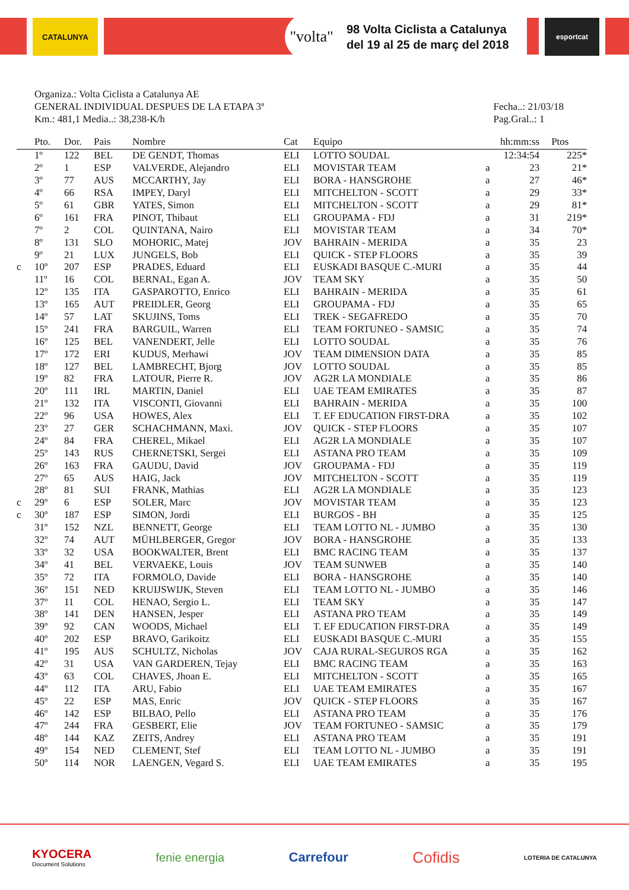CATALUNYA
"volta"
98 Volta Ciclista a Catalunya
del 19 al 25 de març del 2018
esportcat
Organiza.: Volta Ciclista a Catalunya AE
GENERAL INDIVIDUAL DESPUES DE LA ETAPA 3ª
Km.: 481,1 Media..: 38,238-K/h
Fecha..: 21/03/18
Pag.Gral..: 1
| | Pto. | Dor. | Pais | Nombre | Cat | Equipo | | hh:mm:ss | Ptos |
| --- | --- | --- | --- | --- | --- | --- | --- | --- | --- |
| | 1º | 122 | BEL | DE GENDT, Thomas | ELI | LOTTO SOUDAL | | 12:34:54 | 225* |
| | 2º | 1 | ESP | VALVERDE, Alejandro | ELI | MOVISTAR TEAM | a | 23 | 21* |
| | 3º | 77 | AUS | MCCARTHY, Jay | ELI | BORA - HANSGROHE | a | 27 | 46* |
| | 4º | 66 | RSA | IMPEY, Daryl | ELI | MITCHELTON - SCOTT | a | 29 | 33* |
| | 5º | 61 | GBR | YATES, Simon | ELI | MITCHELTON - SCOTT | a | 29 | 81* |
| | 6º | 161 | FRA | PINOT, Thibaut | ELI | GROUPAMA - FDJ | a | 31 | 219* |
| | 7º | 2 | COL | QUINTANA, Nairo | ELI | MOVISTAR TEAM | a | 34 | 70* |
| | 8º | 131 | SLO | MOHORIC, Matej | JOV | BAHRAIN - MERIDA | a | 35 | 23 |
| | 9º | 21 | LUX | JUNGELS, Bob | ELI | QUICK - STEP FLOORS | a | 35 | 39 |
| c | 10º | 207 | ESP | PRADES, Eduard | ELI | EUSKADI BASQUE C.-MURI | a | 35 | 44 |
| | 11º | 16 | COL | BERNAL, Egan A. | JOV | TEAM SKY | a | 35 | 50 |
| | 12º | 135 | ITA | GASPAROTTO, Enrico | ELI | BAHRAIN - MERIDA | a | 35 | 61 |
| | 13º | 165 | AUT | PREIDLER, Georg | ELI | GROUPAMA - FDJ | a | 35 | 65 |
| | 14º | 57 | LAT | SKUJINS, Toms | ELI | TREK - SEGAFREDO | a | 35 | 70 |
| | 15º | 241 | FRA | BARGUIL, Warren | ELI | TEAM FORTUNEO - SAMSIC | a | 35 | 74 |
| | 16º | 125 | BEL | VANENDERT, Jelle | ELI | LOTTO SOUDAL | a | 35 | 76 |
| | 17º | 172 | ERI | KUDUS, Merhawi | JOV | TEAM DIMENSION DATA | a | 35 | 85 |
| | 18º | 127 | BEL | LAMBRECHT, Bjorg | JOV | LOTTO SOUDAL | a | 35 | 85 |
| | 19º | 82 | FRA | LATOUR, Pierre R. | JOV | AG2R LA MONDIALE | a | 35 | 86 |
| | 20º | 111 | IRL | MARTIN, Daniel | ELI | UAE TEAM EMIRATES | a | 35 | 87 |
| | 21º | 132 | ITA | VISCONTI, Giovanni | ELI | BAHRAIN - MERIDA | a | 35 | 100 |
| | 22º | 96 | USA | HOWES, Alex | ELI | T. EF EDUCATION FIRST-DRA | a | 35 | 102 |
| | 23º | 27 | GER | SCHACHMANN, Maxi. | JOV | QUICK - STEP FLOORS | a | 35 | 107 |
| | 24º | 84 | FRA | CHEREL, Mikael | ELI | AG2R LA MONDIALE | a | 35 | 107 |
| | 25º | 143 | RUS | CHERNETSKI, Sergei | ELI | ASTANA PRO TEAM | a | 35 | 109 |
| | 26º | 163 | FRA | GAUDU, David | JOV | GROUPAMA - FDJ | a | 35 | 119 |
| | 27º | 65 | AUS | HAIG, Jack | JOV | MITCHELTON - SCOTT | a | 35 | 119 |
| | 28º | 81 | SUI | FRANK, Mathias | ELI | AG2R LA MONDIALE | a | 35 | 123 |
| c | 29º | 6 | ESP | SOLER, Marc | JOV | MOVISTAR TEAM | a | 35 | 123 |
| c | 30º | 187 | ESP | SIMON, Jordi | ELI | BURGOS - BH | a | 35 | 125 |
| | 31º | 152 | NZL | BENNETT, George | ELI | TEAM LOTTO NL - JUMBO | a | 35 | 130 |
| | 32º | 74 | AUT | MÜHLBERGER, Gregor | JOV | BORA - HANSGROHE | a | 35 | 133 |
| | 33º | 32 | USA | BOOKWALTER, Brent | ELI | BMC RACING TEAM | a | 35 | 137 |
| | 34º | 41 | BEL | VERVAEKE, Louis | JOV | TEAM SUNWEB | a | 35 | 140 |
| | 35º | 72 | ITA | FORMOLO, Davide | ELI | BORA - HANSGROHE | a | 35 | 140 |
| | 36º | 151 | NED | KRUIJSWIJK, Steven | ELI | TEAM LOTTO NL - JUMBO | a | 35 | 146 |
| | 37º | 11 | COL | HENAO, Sergio L. | ELI | TEAM SKY | a | 35 | 147 |
| | 38º | 141 | DEN | HANSEN, Jesper | ELI | ASTANA PRO TEAM | a | 35 | 149 |
| | 39º | 92 | CAN | WOODS, Michael | ELI | T. EF EDUCATION FIRST-DRA | a | 35 | 149 |
| | 40º | 202 | ESP | BRAVO, Garikoitz | ELI | EUSKADI BASQUE C.-MURI | a | 35 | 155 |
| | 41º | 195 | AUS | SCHULTZ, Nicholas | JOV | CAJA RURAL-SEGUROS RGA | a | 35 | 162 |
| | 42º | 31 | USA | VAN GARDEREN, Tejay | ELI | BMC RACING TEAM | a | 35 | 163 |
| | 43º | 63 | COL | CHAVES, Jhoan E. | ELI | MITCHELTON - SCOTT | a | 35 | 165 |
| | 44º | 112 | ITA | ARU, Fabio | ELI | UAE TEAM EMIRATES | a | 35 | 167 |
| | 45º | 22 | ESP | MAS, Enric | JOV | QUICK - STEP FLOORS | a | 35 | 167 |
| | 46º | 142 | ESP | BILBAO, Pello | ELI | ASTANA PRO TEAM | a | 35 | 176 |
| | 47º | 244 | FRA | GESBERT, Elie | JOV | TEAM FORTUNEO - SAMSIC | a | 35 | 179 |
| | 48º | 144 | KAZ | ZEITS, Andrey | ELI | ASTANA PRO TEAM | a | 35 | 191 |
| | 49º | 154 | NED | CLEMENT, Stef | ELI | TEAM LOTTO NL - JUMBO | a | 35 | 191 |
| | 50º | 114 | NOR | LAENGEN, Vegard S. | ELI | UAE TEAM EMIRATES | a | 35 | 195 |
KYOCERA
Document Solutions
fenie energia Carrefour
Cofidis
LOTERIA DE CATALUNYA